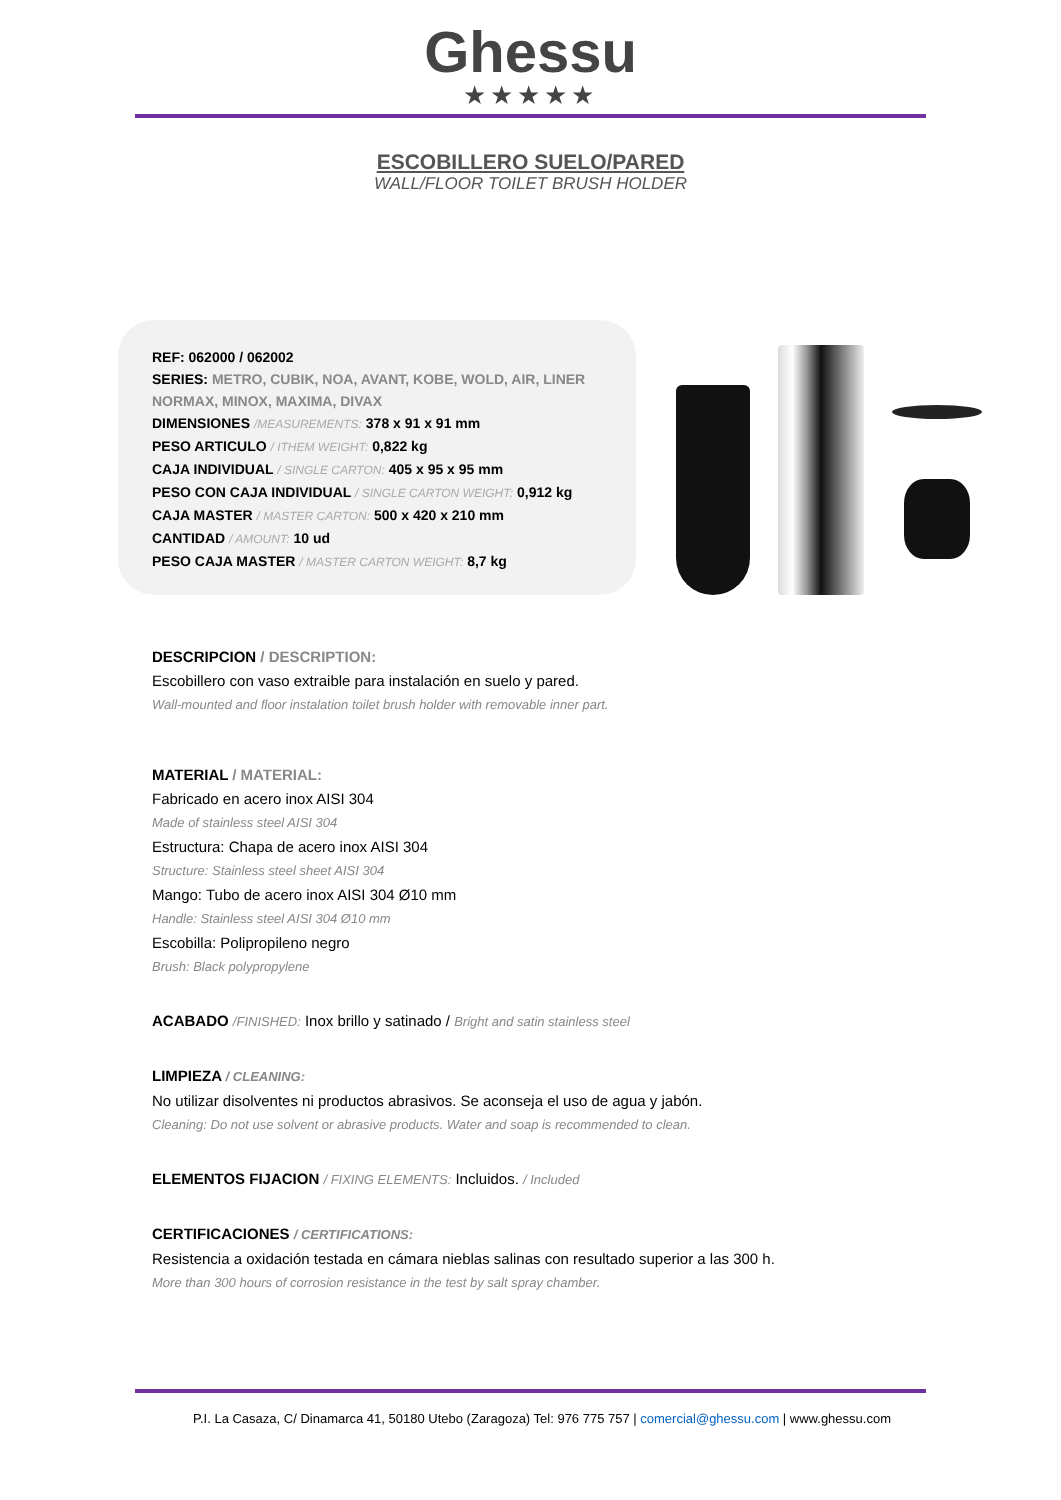Ghessu
★★★★★
ESCOBILLERO SUELO/PARED
WALL/FLOOR TOILET BRUSH HOLDER
REF: 062000 / 062002
SERIES: METRO, CUBIK, NOA, AVANT, KOBE, WOLD, AIR, LINER NORMAX, MINOX, MAXIMA, DIVAX
DIMENSIONES /MEASUREMENTS: 378 x 91 x 91 mm
PESO ARTICULO / ITHEM WEIGHT: 0,822 kg
CAJA INDIVIDUAL / SINGLE CARTON: 405 x 95 x 95 mm
PESO CON CAJA INDIVIDUAL / SINGLE CARTON WEIGHT: 0,912 kg
CAJA MASTER / MASTER CARTON: 500 x 420 x 210 mm
CANTIDAD / AMOUNT: 10 ud
PESO CAJA MASTER / MASTER CARTON WEIGHT: 8,7 kg
DESCRIPCION / DESCRIPTION:
Escobillero con vaso extraible para instalación en suelo y pared.
Wall-mounted and floor instalation toilet brush holder with removable inner part.
MATERIAL / MATERIAL:
Fabricado en acero inox AISI 304
Made of stainless steel AISI 304
Estructura: Chapa de acero inox AISI 304
Structure: Stainless steel sheet AISI 304
Mango: Tubo de acero inox AISI 304 Ø10 mm
Handle: Stainless steel AISI 304 Ø10 mm
Escobilla: Polipropileno negro
Brush: Black polypropylene
ACABADO /FINISHED: Inox brillo y satinado / Bright and satin stainless steel
LIMPIEZA / CLEANING:
No utilizar disolventes ni productos abrasivos. Se aconseja el uso de agua y jabón.
Cleaning: Do not use solvent or abrasive products. Water and soap is recommended to clean.
ELEMENTOS FIJACION / FIXING ELEMENTS: Incluidos. / Included
CERTIFICACIONES / CERTIFICATIONS:
Resistencia a oxidación testada en cámara nieblas salinas con resultado superior a las 300 h.
More than 300 hours of corrosion resistance in the test by salt spray chamber.
P.I. La Casaza, C/ Dinamarca 41, 50180 Utebo (Zaragoza) Tel: 976 775 757 | comercial@ghessu.com | www.ghessu.com